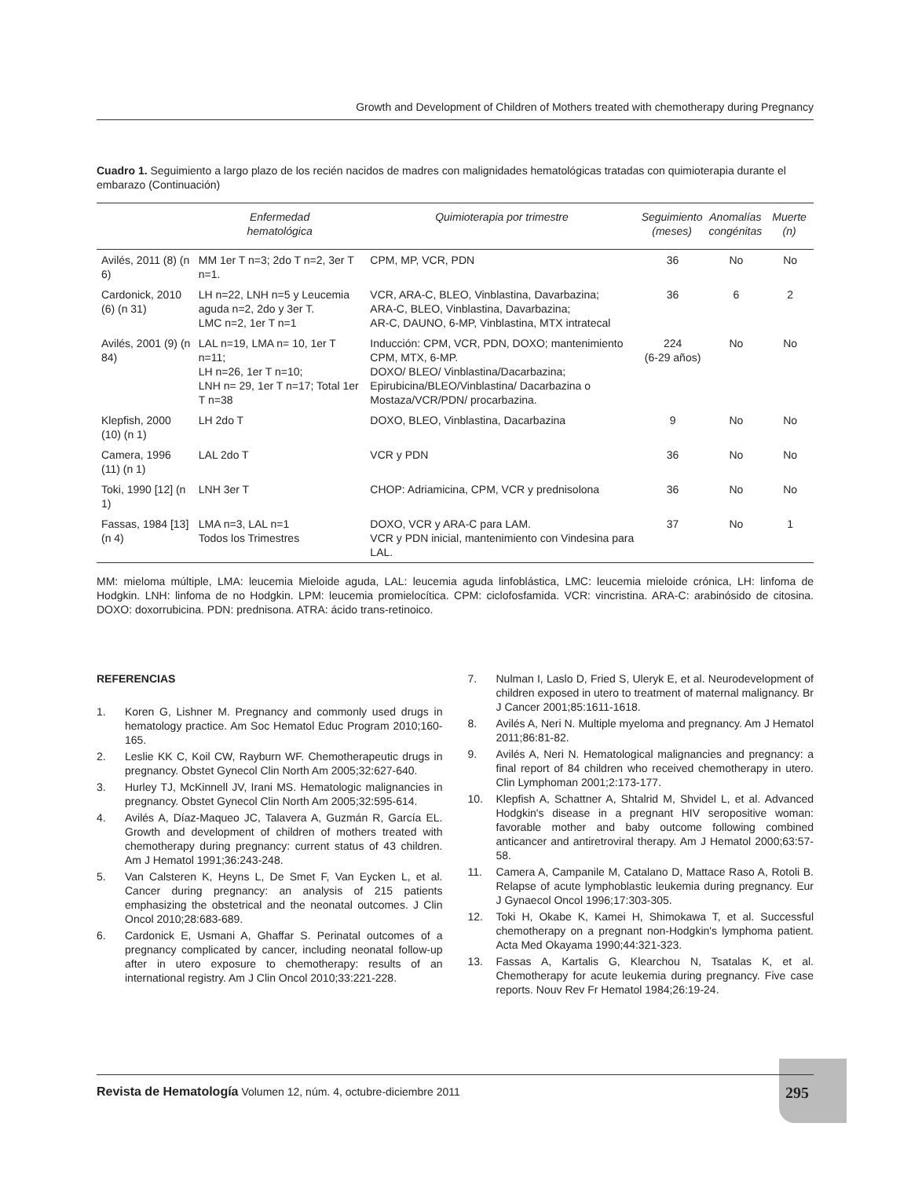Growth and Development of Children of Mothers treated with chemotherapy during Pregnancy
Cuadro 1. Seguimiento a largo plazo de los recién nacidos de madres con malignidades hematológicas tratadas con quimioterapia durante el embarazo (Continuación)
| | Enfermedad hematológica | Quimioterapia por trimestre | Seguimiento (meses) | Anomalías congénitas | Muerte (n) |
| --- | --- | --- | --- | --- | --- |
| Avilés, 2011 (8) (n 6) | MM 1er T n=3; 2do T n=2, 3er T n=1. | CPM, MP, VCR, PDN | 36 | No | No |
| Cardonick, 2010 (6) (n 31) | LH n=22, LNH n=5 y Leucemia aguda n=2, 2do y 3er T. LMC n=2, 1er T n=1 | VCR, ARA-C, BLEO, Vinblastina, Davarbazina; ARA-C, BLEO, Vinblastina, Davarbazina; AR-C, DAUNO, 6-MP, Vinblastina, MTX intratecal | 36 | 6 | 2 |
| Avilés, 2001 (9) (n 84) | LAL n=19, LMA n= 10, 1er T n=11; LH n=26, 1er T n=10; LNH n= 29, 1er T n=17; Total 1er T n=38 | Inducción: CPM, VCR, PDN, DOXO; mantenimiento CPM, MTX, 6-MP. DOXO/ BLEO/ Vinblastina/Dacarbazina; Epirubicina/BLEO/Vinblastina/ Dacarbazina o Mostaza/VCR/PDN/ procarbazina. | 224 (6-29 años) | No | No |
| Klepfish, 2000 (10) (n 1) | LH 2do T | DOXO, BLEO, Vinblastina, Dacarbazina | 9 | No | No |
| Camera, 1996 (11) (n 1) | LAL 2do T | VCR y PDN | 36 | No | No |
| Toki, 1990 [12] (n 1) | LNH 3er T | CHOP: Adriamicina, CPM, VCR y prednisolona | 36 | No | No |
| Fassas, 1984 [13] (n 4) | LMA n=3, LAL n=1 Todos los Trimestres | DOXO, VCR y ARA-C para LAM. VCR y PDN inicial, mantenimiento con Vindesina para LAL. | 37 | No | 1 |
MM: mieloma múltiple, LMA: leucemia Mieloide aguda, LAL: leucemia aguda linfoblástica, LMC: leucemia mieloide crónica, LH: linfoma de Hodgkin. LNH: linfoma de no Hodgkin. LPM: leucemia promielocítica. CPM: ciclofosfamida. VCR: vincristina. ARA-C: arabinósido de citosina. DOXO: doxorrubicina. PDN: prednisona. ATRA: ácido trans-retinoico.
REFERENCIAS
1. Koren G, Lishner M. Pregnancy and commonly used drugs in hematology practice. Am Soc Hematol Educ Program 2010;160-165.
2. Leslie KK C, Koil CW, Rayburn WF. Chemotherapeutic drugs in pregnancy. Obstet Gynecol Clin North Am 2005;32:627-640.
3. Hurley TJ, McKinnell JV, Irani MS. Hematologic malignancies in pregnancy. Obstet Gynecol Clin North Am 2005;32:595-614.
4. Avilés A, Díaz-Maqueo JC, Talavera A, Guzmán R, García EL. Growth and development of children of mothers treated with chemotherapy during pregnancy: current status of 43 children. Am J Hematol 1991;36:243-248.
5. Van Calsteren K, Heyns L, De Smet F, Van Eycken L, et al. Cancer during pregnancy: an analysis of 215 patients emphasizing the obstetrical and the neonatal outcomes. J Clin Oncol 2010;28:683-689.
6. Cardonick E, Usmani A, Ghaffar S. Perinatal outcomes of a pregnancy complicated by cancer, including neonatal follow-up after in utero exposure to chemotherapy: results of an international registry. Am J Clin Oncol 2010;33:221-228.
7. Nulman I, Laslo D, Fried S, Uleryk E, et al. Neurodevelopment of children exposed in utero to treatment of maternal malignancy. Br J Cancer 2001;85:1611-1618.
8. Avilés A, Neri N. Multiple myeloma and pregnancy. Am J Hematol 2011;86:81-82.
9. Avilés A, Neri N. Hematological malignancies and pregnancy: a final report of 84 children who received chemotherapy in utero. Clin Lymphoman 2001;2:173-177.
10. Klepfish A, Schattner A, Shtalrid M, Shvidel L, et al. Advanced Hodgkin's disease in a pregnant HIV seropositive woman: favorable mother and baby outcome following combined anticancer and antiretroviral therapy. Am J Hematol 2000;63:57-58.
11. Camera A, Campanile M, Catalano D, Mattace Raso A, Rotoli B. Relapse of acute lymphoblastic leukemia during pregnancy. Eur J Gynaecol Oncol 1996;17:303-305.
12. Toki H, Okabe K, Kamei H, Shimokawa T, et al. Successful chemotherapy on a pregnant non-Hodgkin's lymphoma patient. Acta Med Okayama 1990;44:321-323.
13. Fassas A, Kartalis G, Klearchou N, Tsatalas K, et al. Chemotherapy for acute leukemia during pregnancy. Five case reports. Nouv Rev Fr Hematol 1984;26:19-24.
Revista de Hematología Volumen 12, núm. 4, octubre-diciembre 2011
295